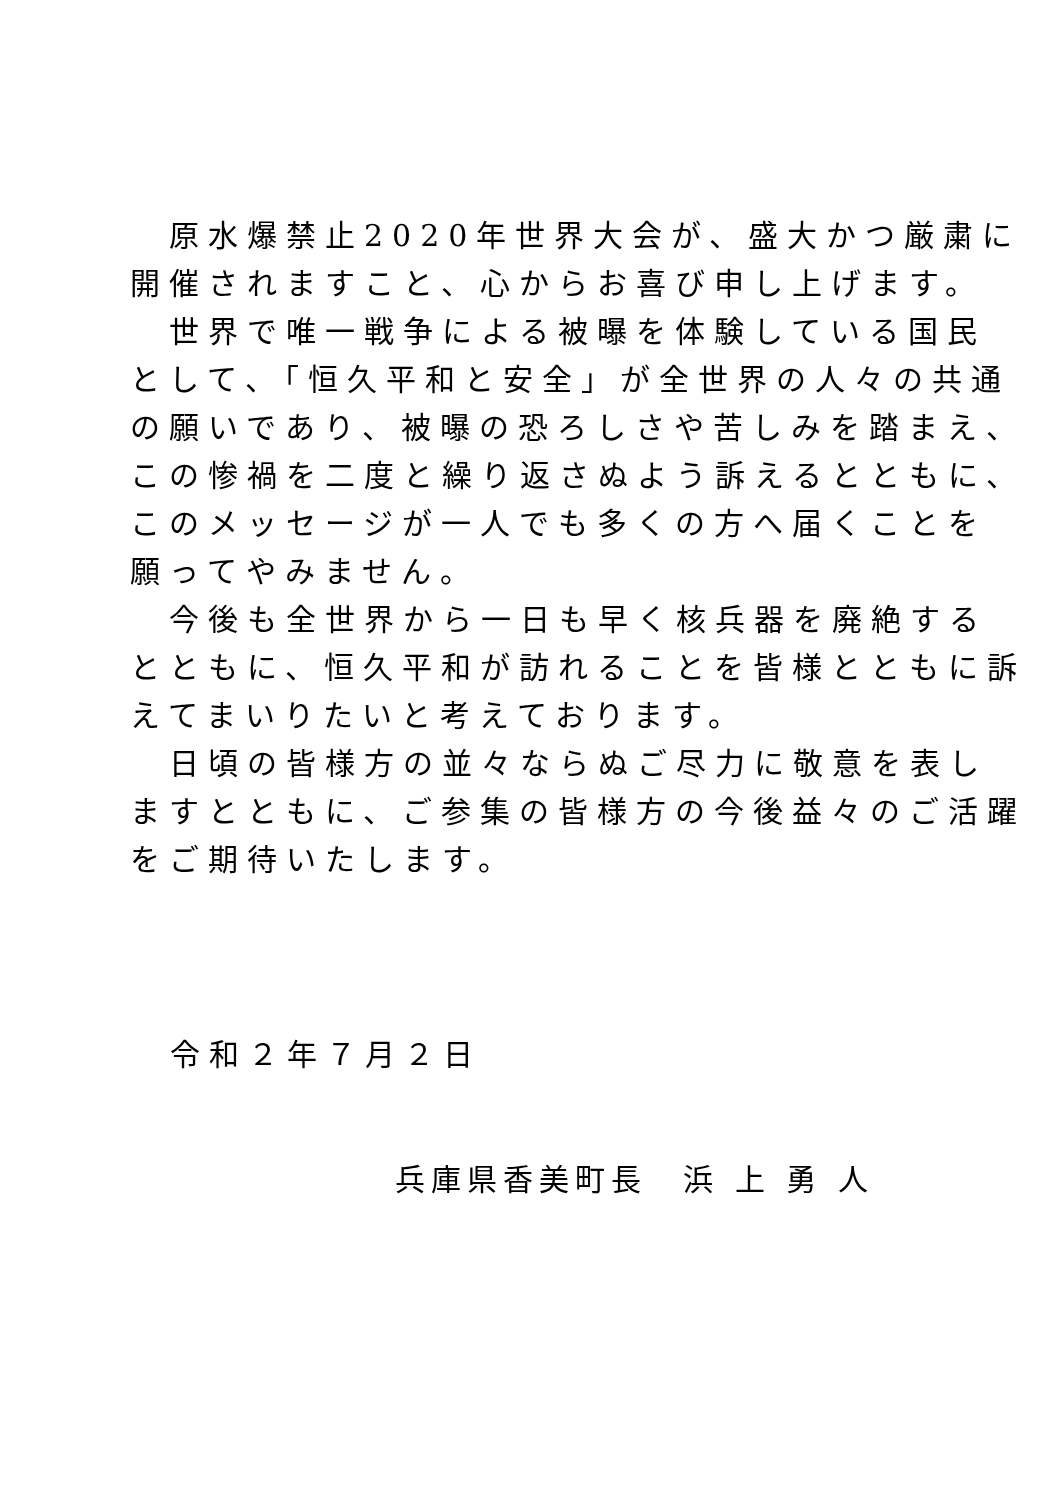原水爆禁止2020年世界大会が、盛大かつ厳粛に
開催されますこと、心からお喜び申し上げます。
　世界で唯一戦争による被曝を体験している国民
として、「恒久平和と安全」が全世界の人々の共通
の願いであり、被曝の恐ろしさや苦しみを踏まえ、
この惨禍を二度と繰り返さぬよう訴えるとともに、
このメッセージが一人でも多くの方へ届くことを
願ってやみません。
　今後も全世界から一日も早く核兵器を廃絶する
とともに、恒久平和が訪れることを皆様とともに訴
えてまいりたいと考えております。
　日頃の皆様方の並々ならぬご尽力に敬意を表し
ますとともに、ご参集の皆様方の今後益々のご活躍
をご期待いたします。
令和２年７月２日
兵庫県香美町長　浜 上 勇 人